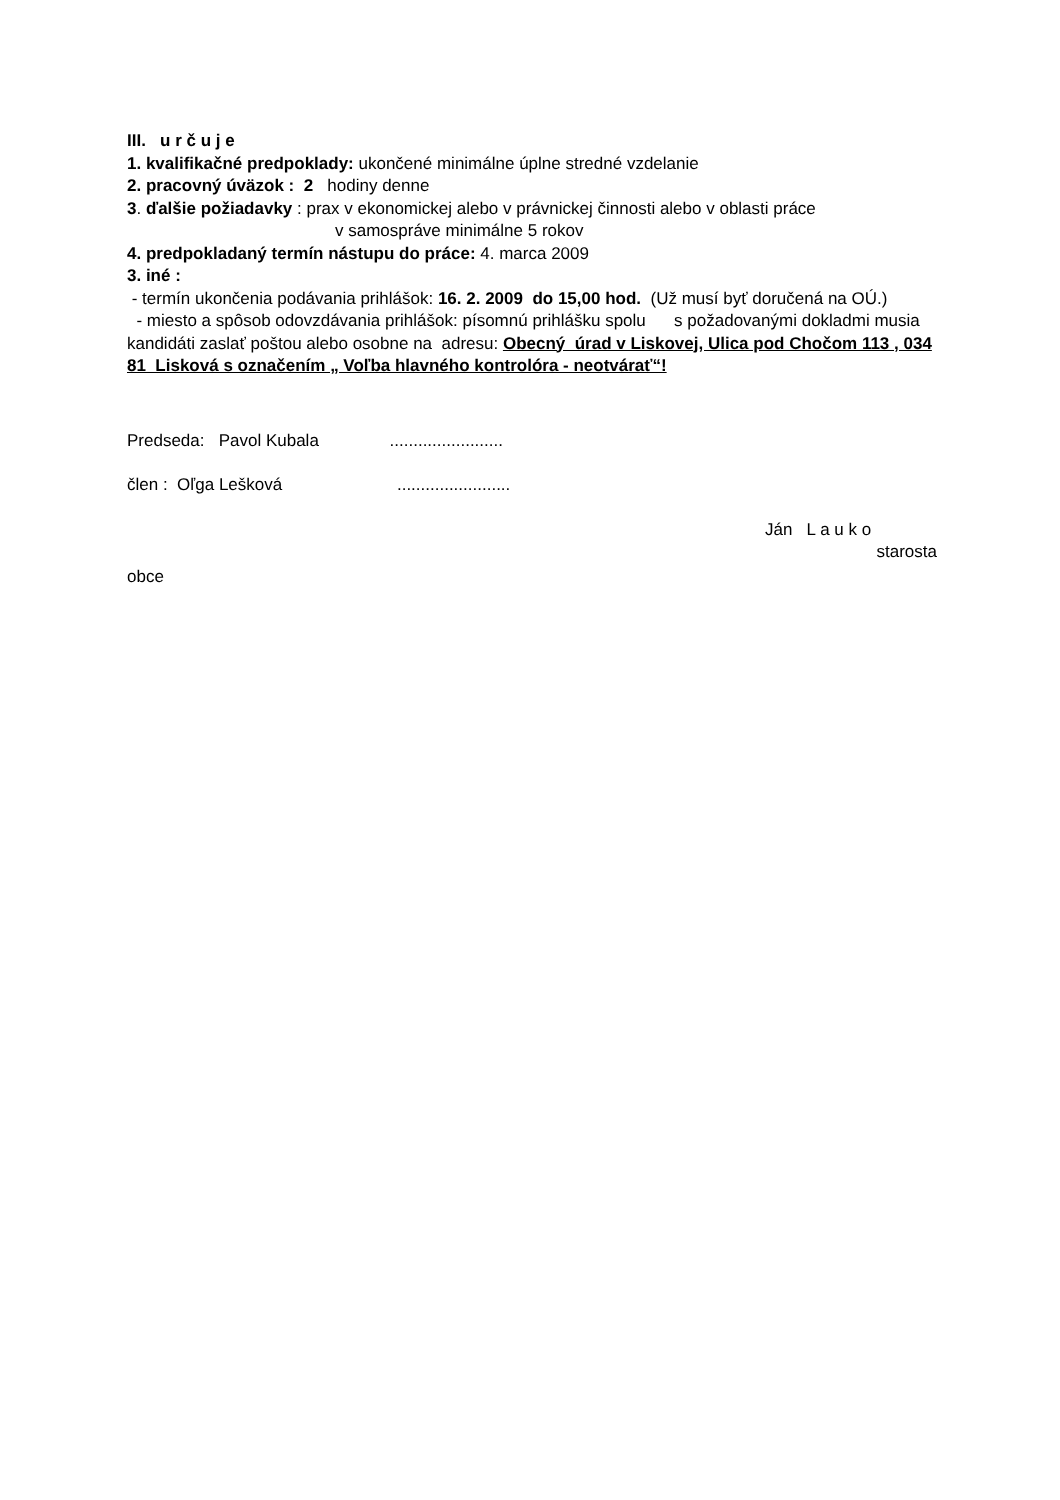III. u r č u j e
1. kvalifikačné predpoklady: ukončené minimálne úplne stredné vzdelanie
2. pracovný úväzok : 2 hodiny denne
3. ďalšie požiadavky : prax v ekonomickej alebo v právnickej činnosti alebo v oblasti práce
v samospráve minimálne 5 rokov
4. predpokladaný termín nástupu do práce: 4. marca 2009
3. iné :
- termín ukončenia podávania prihlášok: 16. 2. 2009 do 15,00 hod. (Už musí byť doručená na OÚ.)
- miesto a spôsob odovzdávania prihlášok: písomnú prihlášku spolu s požadovanými dokladmi musia kandidáti zaslať poštou alebo osobne na adresu: Obecný úrad v Liskovej, Ulica pod Chočom 113 , 034 81 Lisková s označením „ Voľba hlavného kontrolóra - neotvárať“!
Predseda: Pavol Kubala ........................
člen : Oľga Lešková ........................
Ján L a u k o
starosta
obce